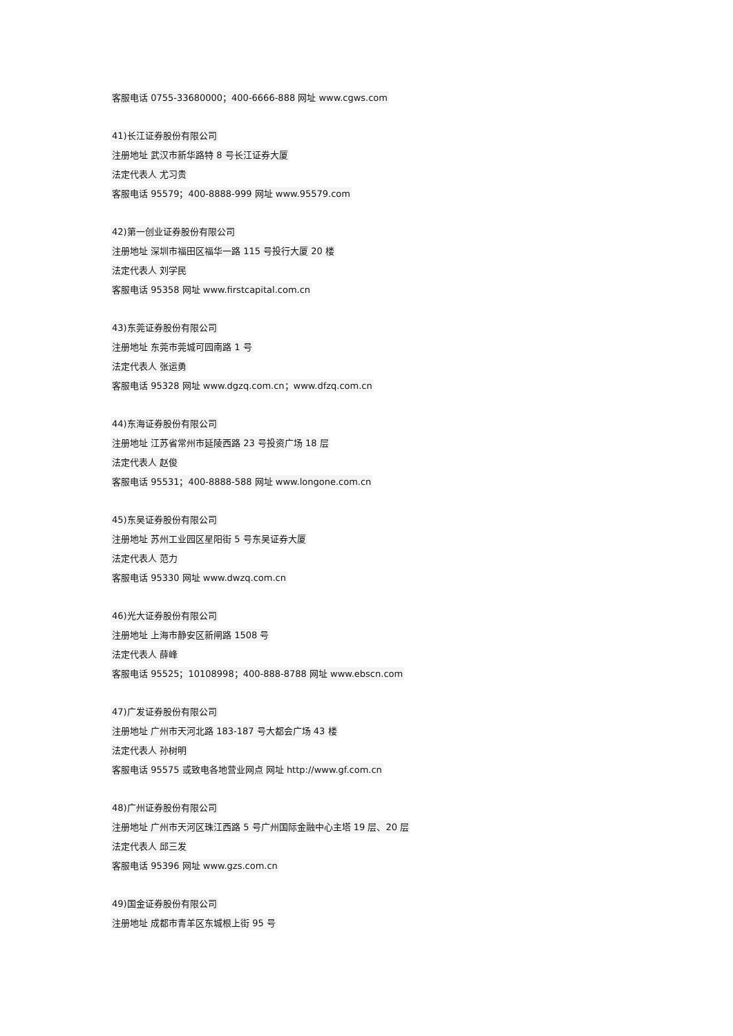客服电话 0755-33680000；400-6666-888 网址 www.cgws.com
41)长江证券股份有限公司
注册地址 武汉市新华路特 8 号长江证券大厦
法定代表人 尤习贵
客服电话 95579；400-8888-999 网址 www.95579.com
42)第一创业证券股份有限公司
注册地址 深圳市福田区福华一路 115 号投行大厦 20 楼
法定代表人 刘学民
客服电话 95358 网址 www.firstcapital.com.cn
43)东莞证券股份有限公司
注册地址 东莞市莞城可园南路 1 号
法定代表人 张运勇
客服电话 95328 网址 www.dgzq.com.cn；www.dfzq.com.cn
44)东海证券股份有限公司
注册地址 江苏省常州市延陵西路 23 号投资广场 18 层
法定代表人 赵俊
客服电话 95531；400-8888-588 网址 www.longone.com.cn
45)东吴证券股份有限公司
注册地址 苏州工业园区星阳街 5 号东吴证券大厦
法定代表人 范力
客服电话 95330 网址 www.dwzq.com.cn
46)光大证券股份有限公司
注册地址 上海市静安区新闸路 1508 号
法定代表人 薛峰
客服电话 95525；10108998；400-888-8788 网址 www.ebscn.com
47)广发证券股份有限公司
注册地址 广州市天河北路 183-187 号大都会广场 43 楼
法定代表人 孙树明
客服电话 95575 或致电各地营业网点 网址 http://www.gf.com.cn
48)广州证券股份有限公司
注册地址 广州市天河区珠江西路 5 号广州国际金融中心主塔 19 层、20 层
法定代表人 邱三发
客服电话 95396 网址 www.gzs.com.cn
49)国金证券股份有限公司
注册地址 成都市青羊区东城根上街 95 号